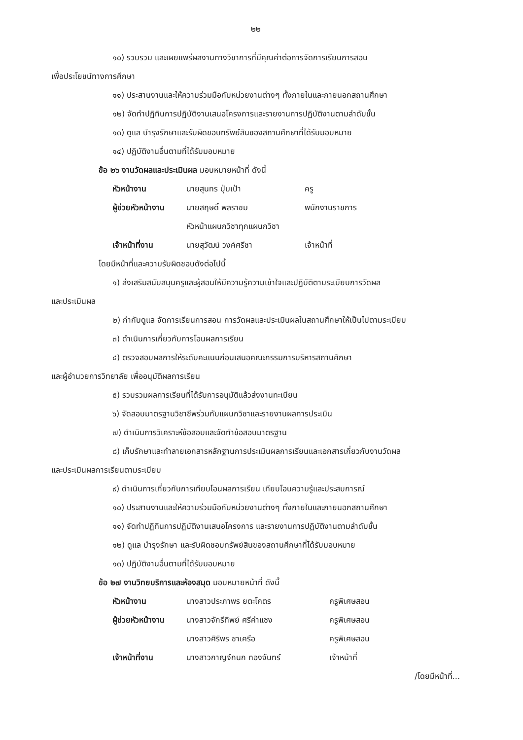๒๒
๑๐) รวบรวม และเผยแพร่ผลงานทางวิชาการที่มีคุณค่าต่อการจัดการเรียนการสอน
เพื่อประโยชน์ทางการศึกษา
๑๑) ประสานงานและให้ความร่วมมือกับหน่วยงานต่างๆ ทั้งภายในและภายนอกสถานศึกษา
๑๒) จัดทำปฏิทินการปฏิบัติงานเสนอโครงการและรายงานการปฏิบัติงานตามลำดับขั้น
๑๓) ดูแล บำรุงรักษาและรับผิดชอบทรัพย์สินของสถานศึกษาที่ได้รับมอบหมาย
๑๔) ปฏิบัติงานอื่นตามที่ได้รับมอบหมาย
ข้อ ๒๖ งานวัดผลและประเมินผล มอบหมายหน้าที่ ดังนี้
| หัวหน้างาน | นายสุนทร ปุ่มเป้า | ครู |
| ผู้ช่วยหัวหน้างาน | นายสฤษดิ์ พลราชม | พนักงานราชการ |
| | หัวหน้าแผนกวิชาทุกแผนกวิชา | |
| เจ้าหน้าที่งาน | นายสุวัฒน์ วงค์ศรีชา | เจ้าหน้าที่ |
โดยมีหน้าที่และความรับผิดชอบดังต่อไปนี้
๑) ส่งเสริมสนับสนุนครูและผู้สอนให้มีความรู้ความเข้าใจและปฏิบัติตามระเบียบการวัดผล
และประเมินผล
๒) กำกับดูแล จัดการเรียนการสอน การวัดผลและประเมินผลในสถานศึกษาให้เป็นไปตามระเบียบ
๓) ดำเนินการเกี่ยวกับการโอนผลการเรียน
๔) ตรวจสอบผลการให้ระดับคะแนนก่อนเสนอคณะกรรมการบริหารสถานศึกษา
และผู้อำนวยการวิทยาลัย เพื่ออนุมัติผลการเรียน
๕) รวบรวมผลการเรียนที่ได้รับการอนุมัติแล้วส่งงานทะเบียน
๖) จัดสอบมาตรฐานวิชาชีพร่วมกับแผนกวิชาและรายงานผลการประเมิน
๗) ดำเนินการวิเคราะห์ข้อสอบและจัดทำข้อสอบมาตรฐาน
๘) เก็บรักษาและทำลายเอกสารหลักฐานการประเมินผลการเรียนและเอกสารเกี่ยวกับงานวัดผล
และประเมินผลการเรียนตามระเบียบ
๙) ดำเนินการเกี่ยวกับการเทียบโอนผลการเรียน เทียบโอนความรู้และประสบการณ์
๑๐) ประสานงานและให้ความร่วมมือกับหน่วยงานต่างๆ ทั้งภายในและภายนอกสถานศึกษา
๑๑) จัดทำปฏิทินการปฏิบัติงานเสนอโครงการ และรายงานการปฏิบัติงานตามลำดับขั้น
๑๒) ดูแล บำรุงรักษา และรับผิดชอบทรัพย์สินของสถานศึกษาที่ได้รับมอบหมาย
๑๓) ปฏิบัติงานอื่นตามที่ได้รับมอบหมาย
ข้อ ๒๗ งานวิทยบริการและห้องสมุด มอบหมายหน้าที่ ดังนี้
| หัวหน้างาน | นางสาวประภาพร ยตะโคตร | ครูพิเศษสอน |
| ผู้ช่วยหัวหน้างาน | นางสาวจักรีทิพย์ ศรีคำแซง | ครูพิเศษสอน |
| | นางสาวศิริพร ชาเครือ | ครูพิเศษสอน |
| เจ้าหน้าที่งาน | นางสาวกาญจ์กนก ทองจันทร์ | เจ้าหน้าที่ |
/โดยมีหน้าที่...